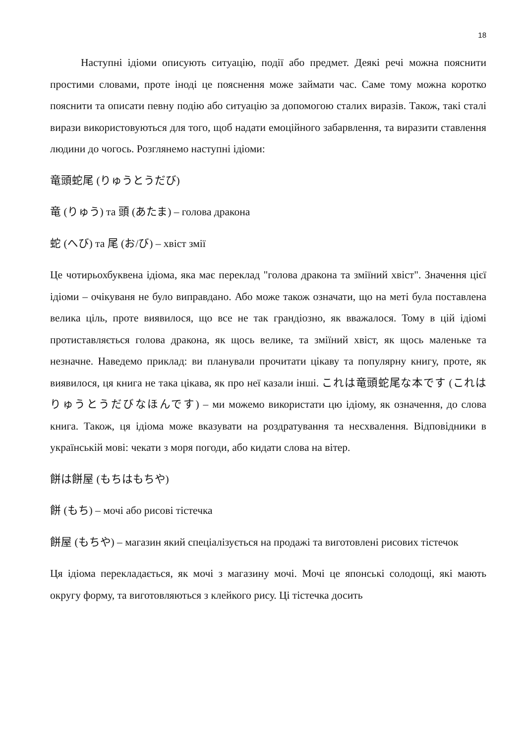18
Наступні ідіоми описують ситуацію, події або предмет. Деякі речі можна пояснити простими словами, проте іноді це пояснення може займати час. Саме тому можна коротко пояснити та описати певну подію або ситуацію за допомогою сталих виразів. Також, такі сталі вирази використовуються для того, щоб надати емоційного забарвлення, та виразити ставлення людини до чогось. Розглянемо наступні ідіоми:
竜頭蛇尾 (りゅうとうだび)
竜 (りゅう) та 頭 (あたま) – голова дракона
蛇 (へび) та 尾 (お/び) – хвіст змії
Це чотирьохбуквена ідіома, яка має переклад "голова дракона та зміїний хвіст". Значення цієї ідіоми – очікуваня не було виправдано. Або може також означати, що на меті була поставлена велика ціль, проте виявилося, що все не так грандіозно, як вважалося. Тому в цій ідіомі протиставляється голова дракона, як щось велике, та зміїний хвіст, як щось маленьке та незначне. Наведемо приклад: ви планували прочитати цікаву та популярну книгу, проте, як виявилося, ця книга не така цікава, як про неї казали інші. これは竜頭蛇尾な本です (これはりゅうとうだびなほんです) – ми можемо використати цю ідіому, як означення, до слова книга. Також, ця ідіома може вказувати на роздратування та несхвалення. Відповідники в українській мові: чекати з моря погоди, або кидати слова на вітер.
餅は餅屋 (もちはもちや)
餅 (もち) – мочі або рисові тістечка
餅屋 (もちや) – магазин який спеціалізується на продажі та виготовлені рисових тістечок
Ця ідіома перекладається, як мочі з магазину мочі. Мочі це японські солодощі, які мають округу форму, та виготовляються з клейкого рису. Ці тістечка досить